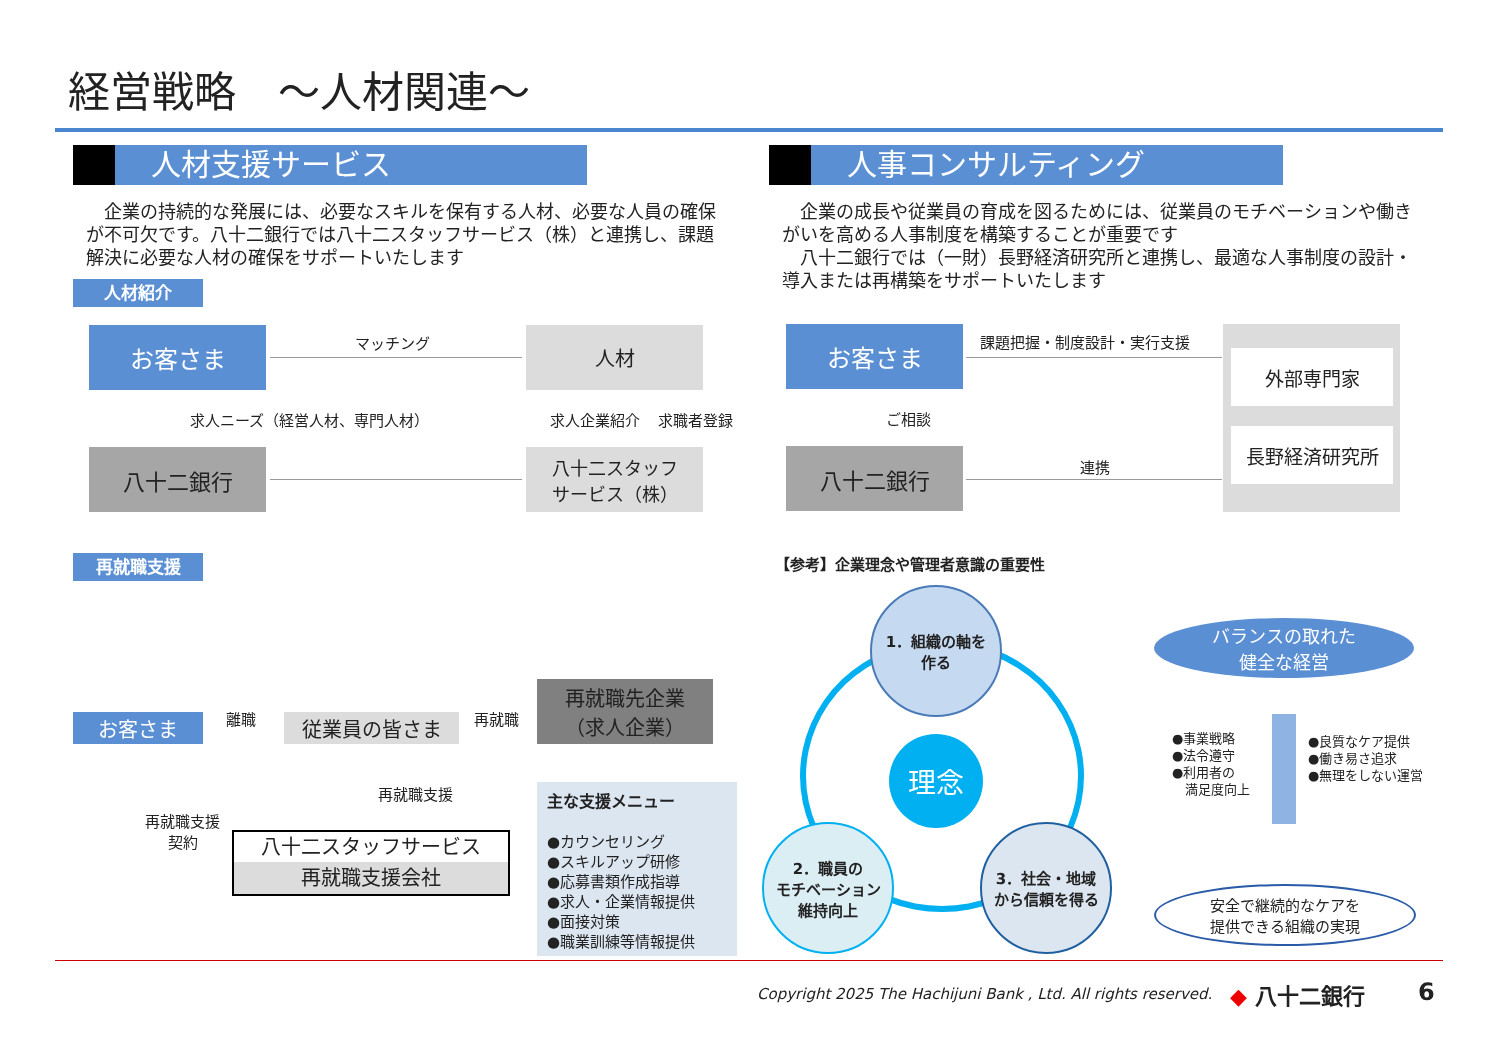経営戦略　～人材関連～
人材支援サービス 人事コンサルティング
　企業の持続的な発展には、必要なスキルを保有する人材、必要な人員の確保が不可欠です。八十二銀行では八十二スタッフサービス（株）と連携し、課題解決に必要な人材の確保をサポートいたします
　企業の成長や従業員の育成を図るためには、従業員のモチベーションや働きがいを高める人事制度を構築することが重要です
　八十二銀行では（一財）長野経済研究所と連携し、最適な人事制度の設計・導入または再構築をサポートいたします
人材紹介
お客さま 人材
八十二銀行
八十二スタッフ
サービス（株）
マッチング
求人ニーズ（経営人材、専門人材） 求人企業紹介 求職者登録
お客さま
八十二銀行
外部専門家
長野経済研究所
課題把握・制度設計・実行支援
ご相談
連携
再就職支援
お客さま 従業員の皆さま
再就職先企業
（求人企業）
離職 再就職
再就職支援
再就職支援
契約
八十二スタッフサービス
再就職支援会社
主な支援メニュー
●カウンセリング
●スキルアップ研修
●応募書類作成指導
●求人・企業情報提供
●面接対策
●職業訓練等情報提供
【参考】企業理念や管理者意識の重要性
1．組織の軸を
作る
2．職員の
モチベーション
維持向上
3．社会・地域
から信頼を得る
理念
バランスの取れた
健全な経営
●事業戦略
●法令遵守
●利用者の
　満足度向上
●良質なケア提供
●働き易さ追求
●無理をしない運営
安全で継続的なケアを
提供できる組織の実現
Copyright 2025 The Hachijuni Bank , Ltd. All rights reserved.
◆ 八十二銀行 6